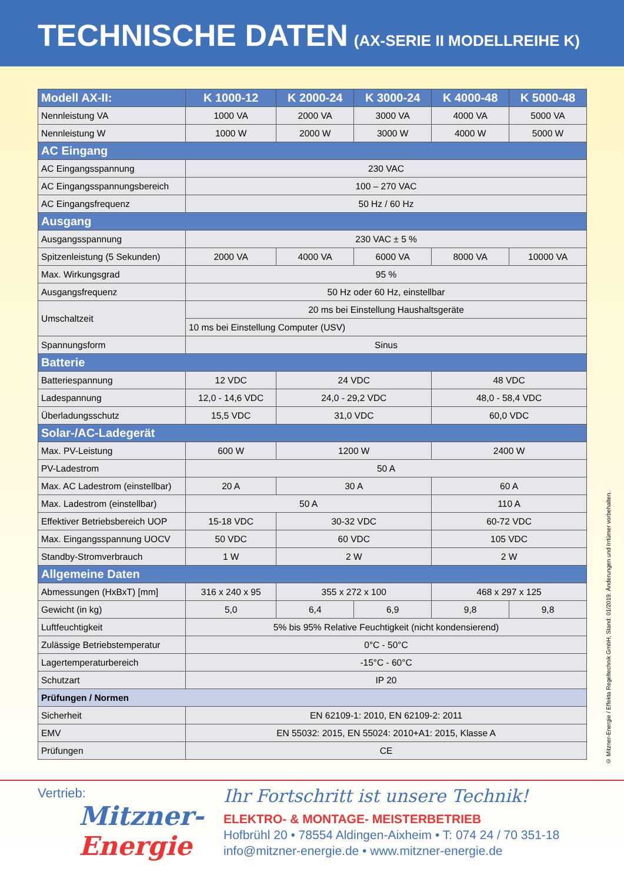TECHNISCHE DATEN (AX-SERIE II MODELLREIHE K)
| Modell AX-II: | K 1000-12 | K 2000-24 | K 3000-24 | K 4000-48 | K 5000-48 |
| --- | --- | --- | --- | --- | --- |
| Nennleistung VA | 1000 VA | 2000 VA | 3000 VA | 4000 VA | 5000 VA |
| Nennleistung W | 1000 W | 2000 W | 3000 W | 4000 W | 5000 W |
| AC Eingang | | | | | |
| AC Eingangsspannung | 230 VAC | | | | |
| AC Eingangsspannungsbereich | 100 – 270 VAC | | | | |
| AC Eingangsfrequenz | 50 Hz / 60 Hz | | | | |
| Ausgang | | | | | |
| Ausgangsspannung | 230 VAC ± 5 % | | | | |
| Spitzenleistung (5 Sekunden) | 2000 VA | 4000 VA | 6000 VA | 8000 VA | 10000 VA |
| Max. Wirkungsgrad | 95 % | | | | |
| Ausgangsfrequenz | 50 Hz oder 60 Hz, einstellbar | | | | |
| Umschaltzeit | 20 ms bei Einstellung Haushaltsgeräte | | | | |
| | 10 ms bei Einstellung Computer (USV) | | | | |
| Spannungsform | Sinus | | | | |
| Batterie | | | | | |
| Batteriespannung | 12 VDC | 24 VDC | | 48 VDC | |
| Ladespannung | 12,0 - 14,6 VDC | 24,0 - 29,2 VDC | | 48,0 - 58,4 VDC | |
| Überladungsschutz | 15,5 VDC | 31,0 VDC | | 60,0 VDC | |
| Solar-/AC-Ladegerät | | | | | |
| Max. PV-Leistung | 600 W | 1200 W | | 2400 W | |
| PV-Ladestrom | 50 A | | | | |
| Max. AC Ladestrom (einstellbar) | 20 A | 30 A | | 60 A | |
| Max. Ladestrom (einstellbar) | 50 A | | | 110 A | |
| Effektiver Betriebsbereich UOP | 15-18 VDC | 30-32 VDC | | 60-72 VDC | |
| Max. Eingangsspannung UOCV | 50 VDC | 60 VDC | | 105 VDC | |
| Standby-Stromverbrauch | 1 W | 2 W | | 2 W | |
| Allgemeine Daten | | | | | |
| Abmessungen (HxBxT) [mm] | 316 x 240 x 95 | 355 x 272 x 100 | | 468 x 297 x 125 | |
| Gewicht (in kg) | 5,0 | 6,4 | 6,9 | 9,8 | 9,8 |
| Luftfeuchtigkeit | 5% bis 95% Relative Feuchtigkeit (nicht kondensierend) | | | | |
| Zulässige Betriebstemperatur | 0°C - 50°C | | | | |
| Lagertemperaturbereich | -15°C - 60°C | | | | |
| Schutzart | IP 20 | | | | |
| Prüfungen / Normen | | | | | |
| Sicherheit | EN 62109-1: 2010, EN 62109-2: 2011 | | | | |
| EMV | EN 55032: 2015, EN 55024: 2010+A1: 2015, Klasse A | | | | |
| Prüfungen | CE | | | | |
© Mitzner-Energie / Effekta Regeltechnik GmbH, Stand: 01/2019. Änderungen und Irrtümer vorbehalten.
Vertrieb:
Mitzner-
Energie
Ihr Fortschritt ist unsere Technik!
ELEKTRO- & MONTAGE- MEISTERBETRIEB
Hofbrühl 20 • 78554 Aldingen-Aixheim • T: 074 24 / 70 351-18
info@mitzner-energie.de • www.mitzner-energie.de